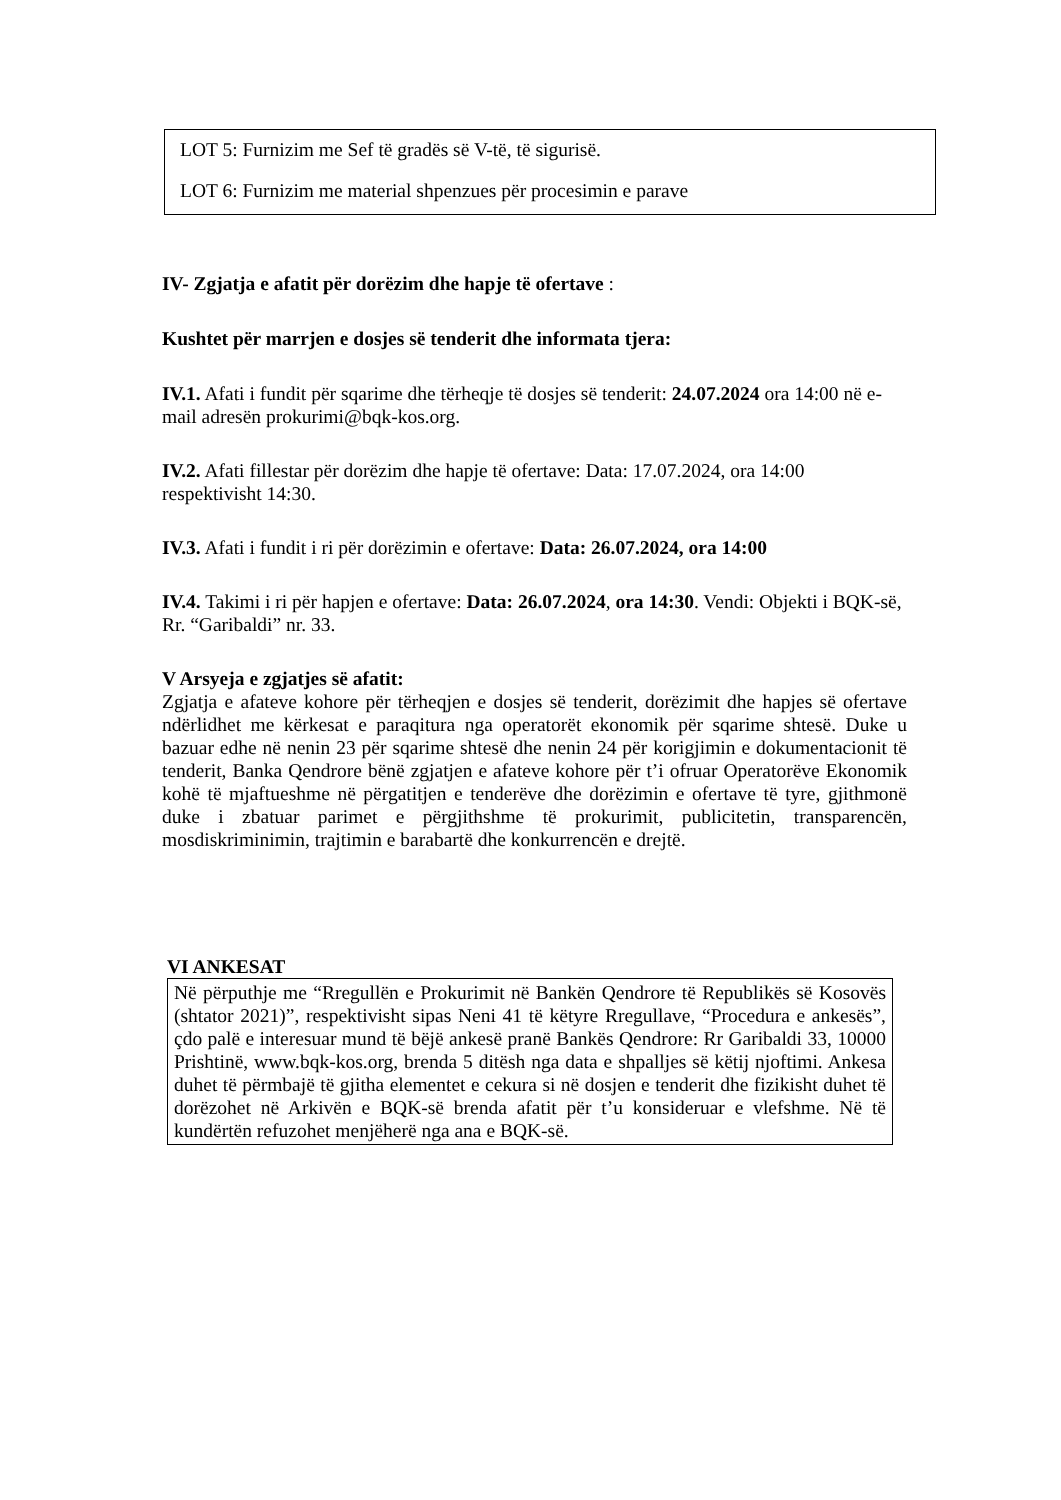LOT 5: Furnizim me Sef të gradës së V-të, të sigurisë.
LOT 6: Furnizim me material shpenzues për procesimin e parave
IV- Zgjatja e afatit për dorëzim dhe hapje të ofertave :
Kushtet për marrjen e dosjes së tenderit dhe informata tjera:
IV.1. Afati i fundit për sqarime dhe tërheqje të dosjes së tenderit: 24.07.2024 ora 14:00 në e- mail adresën prokurimi@bqk-kos.org.
IV.2. Afati fillestar për dorëzim dhe hapje të ofertave: Data: 17.07.2024, ora 14:00 respektivisht 14:30.
IV.3. Afati i fundit i ri për dorëzimin e ofertave: Data: 26.07.2024, ora 14:00
IV.4. Takimi i ri për hapjen e ofertave: Data: 26.07.2024, ora 14:30. Vendi: Objekti i BQK-së, Rr. “Garibaldi” nr. 33.
V Arsyeja e zgjatjes së afatit:
Zgjatja e afateve kohore për tërheqjen e dosjes së tenderit, dorëzimit dhe hapjes së ofertave ndërlidhet me kërkesat e paraqitura nga operatorët ekonomik për sqarime shtesë. Duke u bazuar edhe në nenin 23 për sqarime shtesë dhe nenin 24 për korigjimin e dokumentacionit të tenderit, Banka Qendrore bënë zgjatjen e afateve kohore për t’i ofruar Operatorëve Ekonomik kohë të mjaftueshme në përgatitjen e tenderëve dhe dorëzimin e ofertave të tyre, gjithmonë duke i zbatuar parimet e përgjithshme të prokurimit, publicitetin, transparencën, mosdiskriminimin, trajtimin e barabartë dhe konkurrencën e drejtë.
VI ANKESAT
Në përputhje me “Rregullën e Prokurimit në Bankën Qendrore të Republikës së Kosovës (shtator 2021)”, respektivisht sipas Neni 41 të këtyre Rregullave, “Procedura e ankesës”, çdo palë e interesuar mund të bëjë ankesë pranë Bankës Qendrore: Rr Garibaldi 33, 10000 Prishtinë, www.bqk-kos.org, brenda 5 ditësh nga data e shpalljes së këtij njoftimi. Ankesa duhet të përmbajë të gjitha elementet e cekura si në dosjen e tenderit dhe fizikisht duhet të dorëzohet në Arkivën e BQK-së brenda afatit për t’u konsideruar e vlefshme. Në të kundërtën refuzohet menjëherë nga ana e BQK-së.